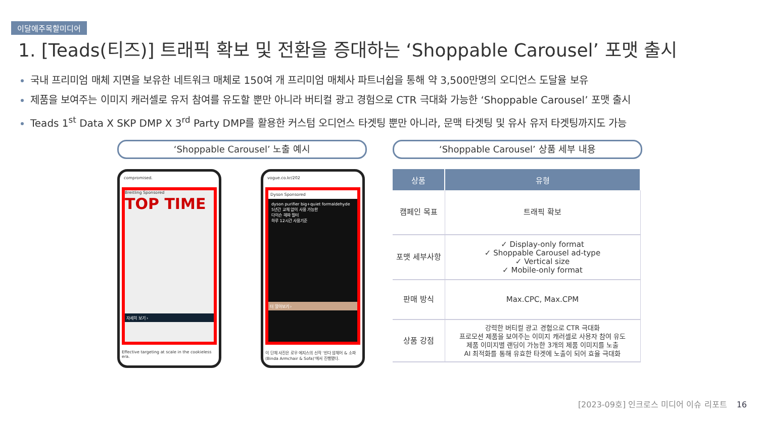이달에주목할미디어
1. [Teads(티즈)] 트래픽 확보 및 전환을 증대하는 ‘Shoppable Carousel’ 포맷 출시
국내 프리미엄 매체 지면을 보유한 네트워크 매체로 150여 개 프리미엄 매체사 파트너쉽을 통해 약 3,500만명의 오디언스 도달율 보유
제품을 보여주는 이미지 캐러셀로 유저 참여를 유도할 뿐만 아니라 버티컬 광고 경험으로 CTR 극대화 가능한 ‘Shoppable Carousel’ 포맷 출시
Teads 1<sup>st</sup> Data X SKP DMP X 3<sup>rd</sup> Party DMP를 활용한 커스텀 오디언스 타겟팅 뿐만 아니라, 문맥 타겟팅 및 유사 유저 타겟팅까지도 가능
‘Shoppable Carousel’ 노출 예시 ‘Shoppable Carousel’ 상품 세부 내용
compromised.
Breitling Sponsored
TOP TIME
자세히 보기 ›
Effective targeting at scale in the cookieless era.
vogue.co.kr/202
Dyson Sponsored
dyson purifier big+quiet formaldehyde
5년간 교체 없이 사용 가능한
다이슨 헤파 필터
하루 12시간 사용기준
더 알아보기 ›
이 단체 사진은 로우 에지스의 신작 ‘빈다 암체어 & 소파(Binda Armchair & Sofa)’에서 진행됐다.
| 상품 | 유형 |
| --- | --- |
| 캠페인 목표 | 트래픽 확보 |
| 포맷 세부사항 | ✓ Display-only format ✓ Shoppable Carousel ad-type ✓ Vertical size ✓ Mobile-only format |
| 판매 방식 | Max.CPC, Max.CPM |
| 상품 강점 | 강력한 버티컬 광고 경험으로 CTR 극대화 프로모션 제품을 보여주는 이미지 캐러셀로 사용자 참여 유도 제품 이미지별 랜딩이 가능한 3개의 제품 이미지를 노출 AI 최적화를 통해 유효한 타겟에 노출이 되어 효율 극대화 |
[2023-09호] 인크로스 미디어 이슈 리포트 16